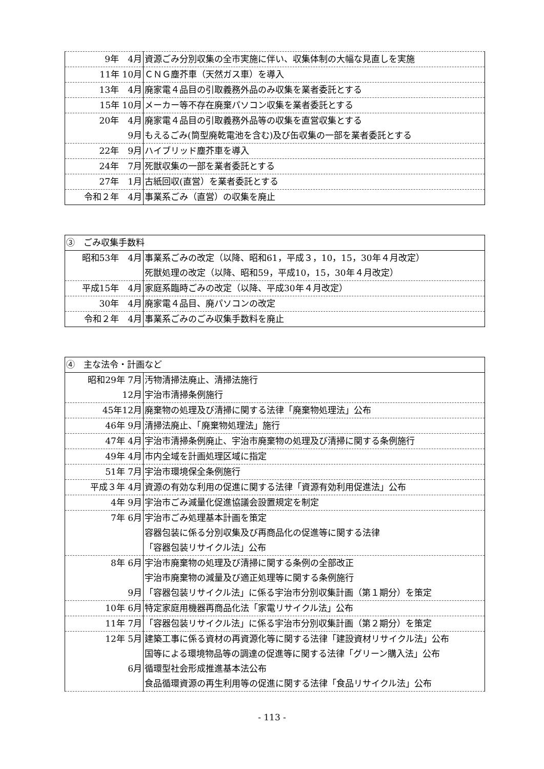| 9年 4月 | 資源ごみ分別収集の全市実施に伴い、収集体制の大幅な見直しを実施 |
| 11年 10月 | ＣＮＧ塵芥車（天然ガス車）を導入 |
| 13年 4月 | 廃家電４品目の引取義務外品のみ収集を業者委託とする |
| 15年 10月 | メーカー等不存在廃棄パソコン収集を業者委託とする |
| 20年 4月 | 廃家電４品目の引取義務外品等の収集を直営収集とする |
| 9月 | もえるごみ(筒型廃乾電池を含む)及び缶収集の一部を業者委託とする |
| 22年 9月 | ハイブリッド塵芥車を導入 |
| 24年 7月 | 死獣収集の一部を業者委託とする |
| 27年 1月 | 古紙回収(直営）を業者委託とする |
| 令和２年 4月 | 事業系ごみ（直営）の収集を廃止 |
| ③ ごみ収集手数料 | |
| 昭和53年 4月 | 事業系ごみの改定（以降、昭和61，平成３，10，15，30年４月改定） |
| | 死獣処理の改定（以降、昭和59，平成10，15，30年４月改定） |
| 平成15年 4月 | 家庭系臨時ごみの改定（以降、平成30年４月改定） |
| 30年 4月 | 廃家電４品目、廃パソコンの改定 |
| 令和２年 4月 | 事業系ごみのごみ収集手数料を廃止 |
| ④ 主な法令・計画など | |
| 昭和29年 7月 | 汚物清掃法廃止、清掃法施行 |
| 12月 | 宇治市清掃条例施行 |
| 45年12月 | 廃棄物の処理及び清掃に関する法律「廃棄物処理法」公布 |
| 46年 9月 | 清掃法廃止、「廃棄物処理法」施行 |
| 47年 4月 | 宇治市清掃条例廃止、宇治市廃棄物の処理及び清掃に関する条例施行 |
| 49年 4月 | 市内全域を計画処理区域に指定 |
| 51年 7月 | 宇治市環境保全条例施行 |
| 平成３年 4月 | 資源の有効な利用の促進に関する法律「資源有効利用促進法」公布 |
| 4年 9月 | 宇治市ごみ減量化促進協議会設置規定を制定 |
| 7年 6月 | 宇治市ごみ処理基本計画を策定 |
| | 容器包装に係る分別収集及び再商品化の促進等に関する法律 |
| | 「容器包装リサイクル法」公布 |
| 8年 6月 | 宇治市廃棄物の処理及び清掃に関する条例の全部改正 |
| | 宇治市廃棄物の減量及び適正処理等に関する条例施行 |
| 9月 | 「容器包装リサイクル法」に係る宇治市分別収集計画（第１期分）を策定 |
| 10年 6月 | 特定家庭用機器再商品化法「家電リサイクル法」公布 |
| 11年 7月 | 「容器包装リサイクル法」に係る宇治市分別収集計画（第２期分）を策定 |
| 12年 5月 | 建築工事に係る資材の再資源化等に関する法律「建設資材リサイクル法」公布 |
| | 国等による環境物品等の調達の促進等に関する法律「グリーン購入法」公布 |
| 6月 | 循環型社会形成推進基本法公布 |
| | 食品循環資源の再生利用等の促進に関する法律「食品リサイクル法」公布 |
- 113 -